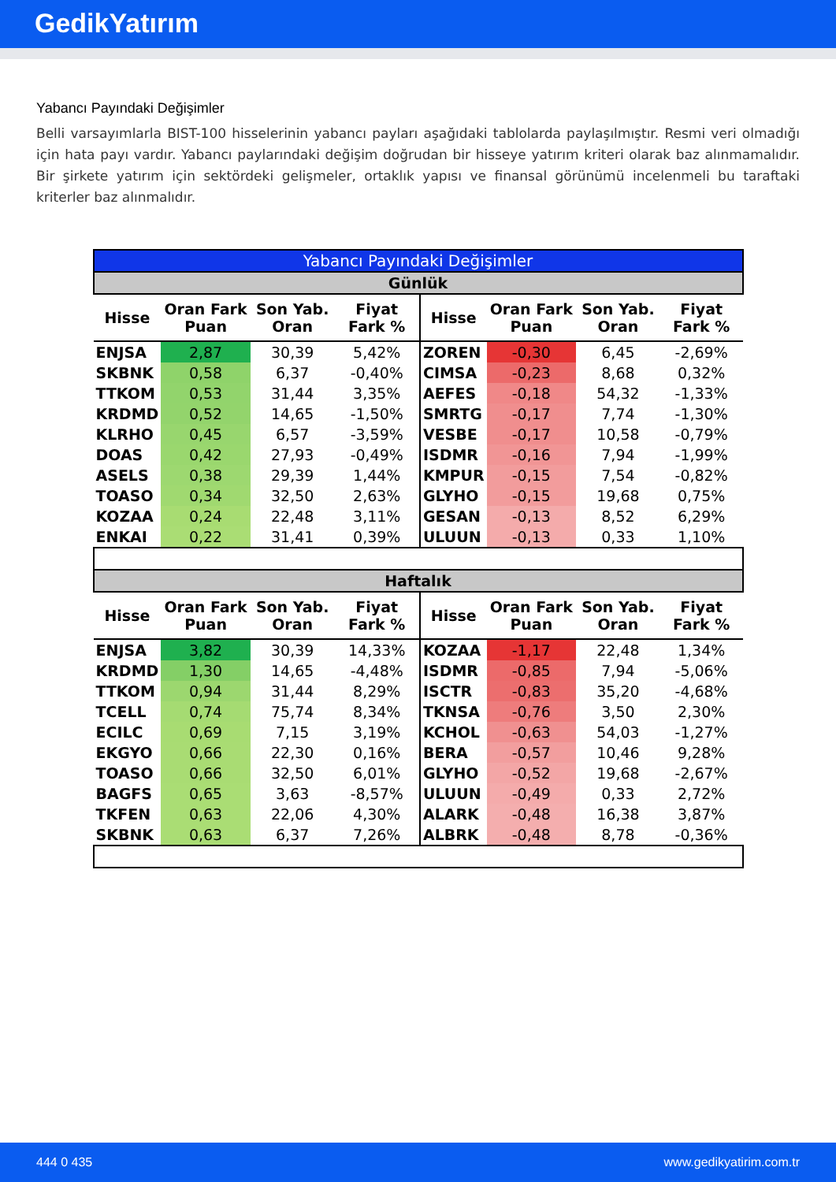GedikYatırım
Yabancı Payındaki Değişimler
Belli varsayımlarla BIST-100 hisselerinin yabancı payları aşağıdaki tablolarda paylaşılmıştır. Resmi veri olmadığı için hata payı vardır. Yabancı paylarındaki değişim doğrudan bir hisseye yatırım kriteri olarak baz alınmamalıdır. Bir şirkete yatırım için sektördeki gelişmeler, ortaklık yapısı ve finansal görünümü incelenmeli bu taraftaki kriterler baz alınmalıdır.
| Yabancı Payındaki Değişimler | | | | | | | |
| --- | --- | --- | --- | --- | --- | --- | --- |
| Günlük | | | | | | | |
| Hisse | Oran Fark Puan | Son Yab. Oran | Fiyat Fark % | Hisse | Oran Fark Puan | Son Yab. Oran | Fiyat Fark % |
| ENJSA | 2,87 | 30,39 | 5,42% | ZOREN | -0,30 | 6,45 | -2,69% |
| SKBNK | 0,58 | 6,37 | -0,40% | CIMSA | -0,23 | 8,68 | 0,32% |
| TTKOM | 0,53 | 31,44 | 3,35% | AEFES | -0,18 | 54,32 | -1,33% |
| KRDMD | 0,52 | 14,65 | -1,50% | SMRTG | -0,17 | 7,74 | -1,30% |
| KLRHO | 0,45 | 6,57 | -3,59% | VESBE | -0,17 | 10,58 | -0,79% |
| DOAS | 0,42 | 27,93 | -0,49% | ISDMR | -0,16 | 7,94 | -1,99% |
| ASELS | 0,38 | 29,39 | 1,44% | KMPUR | -0,15 | 7,54 | -0,82% |
| TOASO | 0,34 | 32,50 | 2,63% | GLYHO | -0,15 | 19,68 | 0,75% |
| KOZAA | 0,24 | 22,48 | 3,11% | GESAN | -0,13 | 8,52 | 6,29% |
| ENKAI | 0,22 | 31,41 | 0,39% | ULUUN | -0,13 | 0,33 | 1,10% |
| Haftalık | | | | | | | |
| Hisse | Oran Fark Puan | Son Yab. Oran | Fiyat Fark % | Hisse | Oran Fark Puan | Son Yab. Oran | Fiyat Fark % |
| ENJSA | 3,82 | 30,39 | 14,33% | KOZAA | -1,17 | 22,48 | 1,34% |
| KRDMD | 1,30 | 14,65 | -4,48% | ISDMR | -0,85 | 7,94 | -5,06% |
| TTKOM | 0,94 | 31,44 | 8,29% | ISCTR | -0,83 | 35,20 | -4,68% |
| TCELL | 0,74 | 75,74 | 8,34% | TKNSA | -0,76 | 3,50 | 2,30% |
| ECILC | 0,69 | 7,15 | 3,19% | KCHOL | -0,63 | 54,03 | -1,27% |
| EKGYO | 0,66 | 22,30 | 0,16% | BERA | -0,57 | 10,46 | 9,28% |
| TOASO | 0,66 | 32,50 | 6,01% | GLYHO | -0,52 | 19,68 | -2,67% |
| BAGFS | 0,65 | 3,63 | -8,57% | ULUUN | -0,49 | 0,33 | 2,72% |
| TKFEN | 0,63 | 22,06 | 4,30% | ALARK | -0,48 | 16,38 | 3,87% |
| SKBNK | 0,63 | 6,37 | 7,26% | ALBRK | -0,48 | 8,78 | -0,36% |
444 0 435 www.gedikyatirim.com.tr